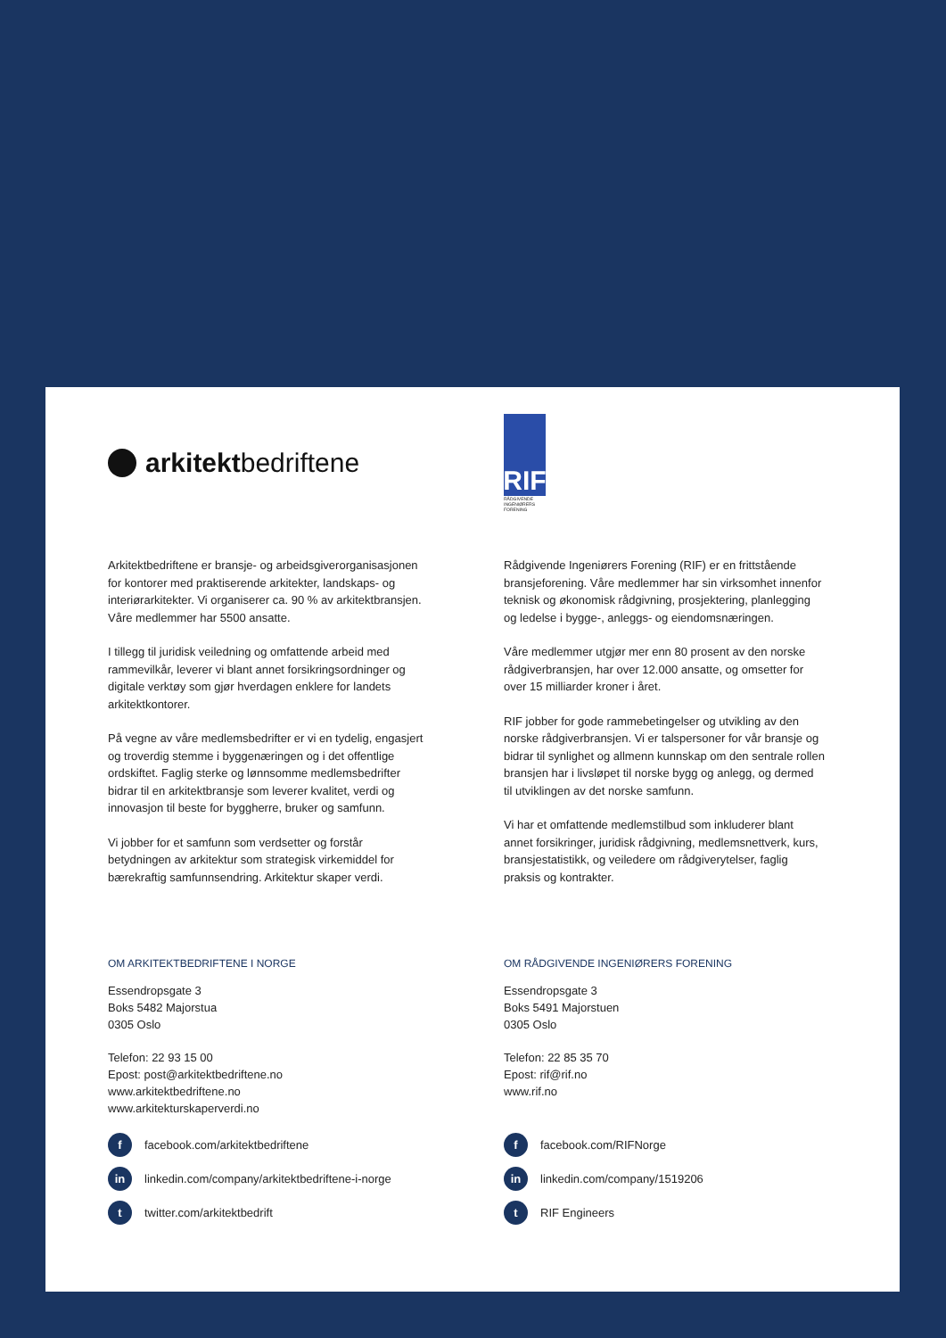arkitekt bedriftene
Arkitektbedriftene er bransje- og arbeidsgiverorganisasjonen for kontorer med praktiserende arkitekter, landskaps- og interiørarkitekter. Vi organiserer ca. 90 % av arkitektbransjen. Våre medlemmer har 5500 ansatte.
I tillegg til juridisk veiledning og omfattende arbeid med rammevilkår, leverer vi blant annet forsikringsordninger og digitale verktøy som gjør hverdagen enklere for landets arkitektkontorer.
På vegne av våre medlemsbedrifter er vi en tydelig, engasjert og troverdig stemme i byggenæringen og i det offentlige ordskiftet. Faglig sterke og lønnsomme medlemsbedrifter bidrar til en arkitektbransje som leverer kvalitet, verdi og innovasjon til beste for byggherre, bruker og samfunn.
Vi jobber for et samfunn som verdsetter og forstår betydningen av arkitektur som strategisk virkemiddel for bærekraftig samfunnsendring. Arkitektur skaper verdi.
OM ARKITEKTBEDRIFTENE I NORGE
Essendropsgate 3
Boks 5482 Majorstua
0305 Oslo
Telefon: 22 93 15 00
Epost: post@arkitektbedriftene.no
www.arkitektbedriftene.no
www.arkitekturskaperverdi.no
ffacebook.com/arkitektbedriftene
in linkedin.com/company/arkitektbedriftene-i-norge
ttwitter.com/arkitektbedrift
RIF
RÅDGIVENDE
INGENIØRERS
FORENING
Rådgivende Ingeniørers Forening (RIF) er en frittstående bransjeforening. Våre medlemmer har sin virksomhet innenfor teknisk og økonomisk rådgivning, prosjektering, planlegging og ledelse i bygge-, anleggs- og eiendomsnæringen.
Våre medlemmer utgjør mer enn 80 prosent av den norske rådgiverbransjen, har over 12.000 ansatte, og omsetter for over 15 milliarder kroner i året.
RIF jobber for gode rammebetingelser og utvikling av den norske rådgiverbransjen. Vi er talspersoner for vår bransje og bidrar til synlighet og allmenn kunnskap om den sentrale rollen bransjen har i livsløpet til norske bygg og anlegg, og dermed til utviklingen av det norske samfunn.
Vi har et omfattende medlemstilbud som inkluderer blant annet forsikringer, juridisk rådgivning, medlemsnettverk, kurs, bransjestatistikk, og veiledere om rådgiverytelser, faglig praksis og kontrakter.
OM RÅDGIVENDE INGENIØRERS FORENING
Essendropsgate 3
Boks 5491 Majorstuen
0305 Oslo
Telefon: 22 85 35 70
Epost: rif@rif.no
www.rif.no
ffacebook.com/RIFNorge
in linkedin.com/company/1519206
t RIF Engineers